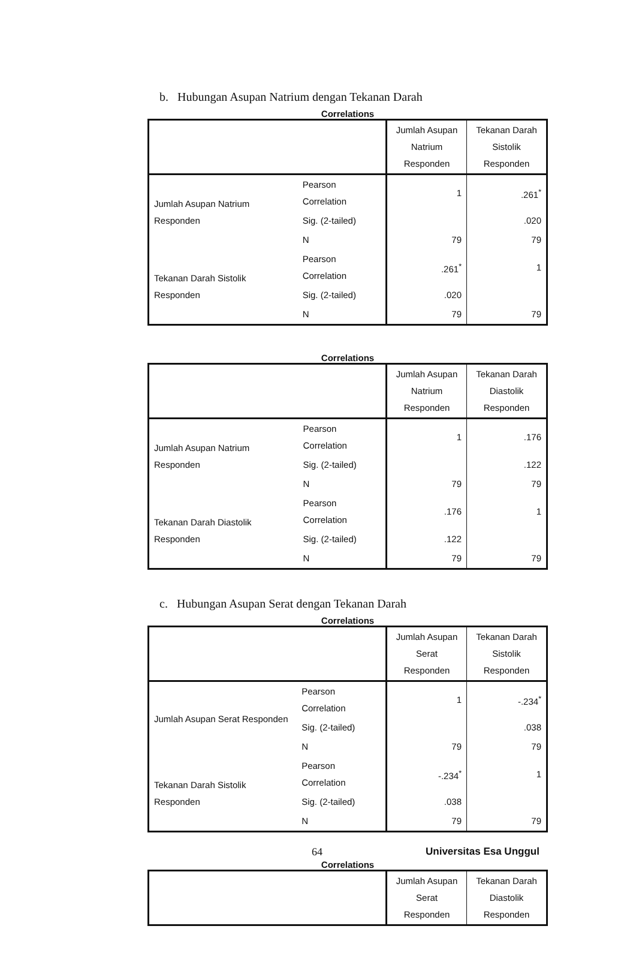b. Hubungan Asupan Natrium dengan Tekanan Darah
Correlations
| | | Jumlah Asupan Natrium Responden | Tekanan Darah Sistolik Responden |
| --- | --- | --- | --- |
| Jumlah Asupan Natrium Responden | Pearson Correlation | 1 | .261<sup>*</sup> |
| | Sig. (2-tailed) | | .020 |
| | N | 79 | 79 |
| Tekanan Darah Sistolik Responden | Pearson Correlation | .261<sup>*</sup> | 1 |
| | Sig. (2-tailed) | .020 | |
| | N | 79 | 79 |
Correlations
| | | Jumlah Asupan Natrium Responden | Tekanan Darah Diastolik Responden |
| --- | --- | --- | --- |
| Jumlah Asupan Natrium Responden | Pearson Correlation | 1 | .176 |
| | Sig. (2-tailed) | | .122 |
| | N | 79 | 79 |
| Tekanan Darah Diastolik Responden | Pearson Correlation | .176 | 1 |
| | Sig. (2-tailed) | .122 | |
| | N | 79 | 79 |
c. Hubungan Asupan Serat dengan Tekanan Darah
Correlations
| | | Jumlah Asupan Serat Responden | Tekanan Darah Sistolik Responden |
| --- | --- | --- | --- |
| Jumlah Asupan Serat Responden | Pearson Correlation | 1 | -.234<sup>*</sup> |
| | Sig. (2-tailed) | | .038 |
| | N | 79 | 79 |
| Tekanan Darah Sistolik Responden | Pearson Correlation | -.234<sup>*</sup> | 1 |
| | Sig. (2-tailed) | .038 | |
| | N | 79 | 79 |
Correlations
| | Jumlah Asupan Serat Responden | Tekanan Darah Diastolik Responden |
| --- | --- | --- |
64 Universitas Esa Unggul